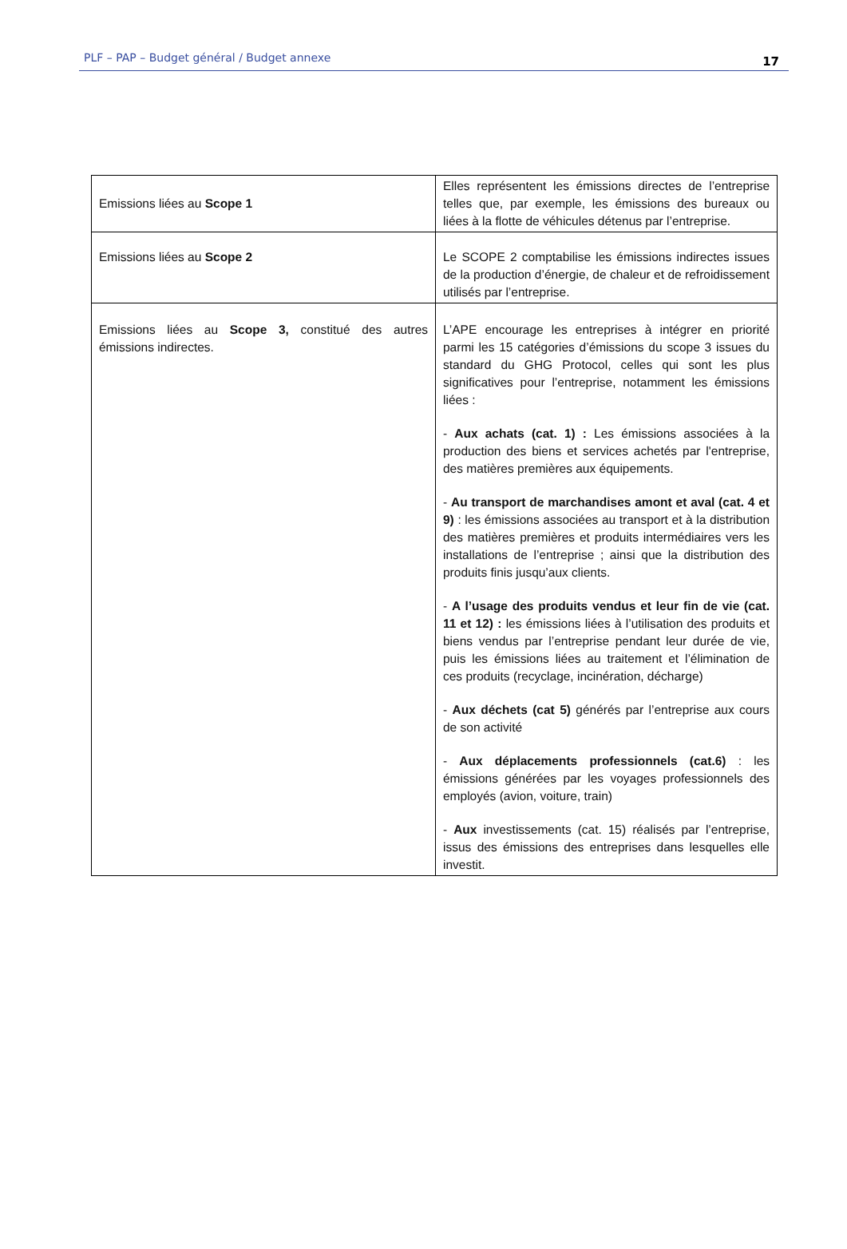PLF – PAP – Budget général / Budget annexe 17
| Emissions liées au Scope 1 | Elles représentent les émissions directes de l’entreprise telles que, par exemple, les émissions des bureaux ou liées à la flotte de véhicules détenus par l’entreprise. |
| Emissions liées au Scope 2 | Le SCOPE 2 comptabilise les émissions indirectes issues de la production d’énergie, de chaleur et de refroidissement utilisés par l’entreprise. |
| Emissions liées au Scope 3, constitué des autres émissions indirectes. | L’APE encourage les entreprises à intégrer en priorité parmi les 15 catégories d’émissions du scope 3 issues du standard du GHG Protocol, celles qui sont les plus significatives pour l’entreprise, notamment les émissions liées : - Aux achats (cat. 1) : Les émissions associées à la production des biens et services achetés par l'entreprise, des matières premières aux équipements. - Au transport de marchandises amont et aval (cat. 4 et 9) : les émissions associées au transport et à la distribution des matières premières et produits intermédiaires vers les installations de l’entreprise ; ainsi que la distribution des produits finis jusqu’aux clients. - A l’usage des produits vendus et leur fin de vie (cat. 11 et 12) : les émissions liées à l’utilisation des produits et biens vendus par l’entreprise pendant leur durée de vie, puis les émissions liées au traitement et l’élimination de ces produits (recyclage, incinération, décharge) - Aux déchets (cat 5) générés par l’entreprise aux cours de son activité - Aux déplacements professionnels (cat.6) : les émissions générées par les voyages professionnels des employés (avion, voiture, train) - Aux investissements (cat. 15) réalisés par l’entreprise, issus des émissions des entreprises dans lesquelles elle investit. |